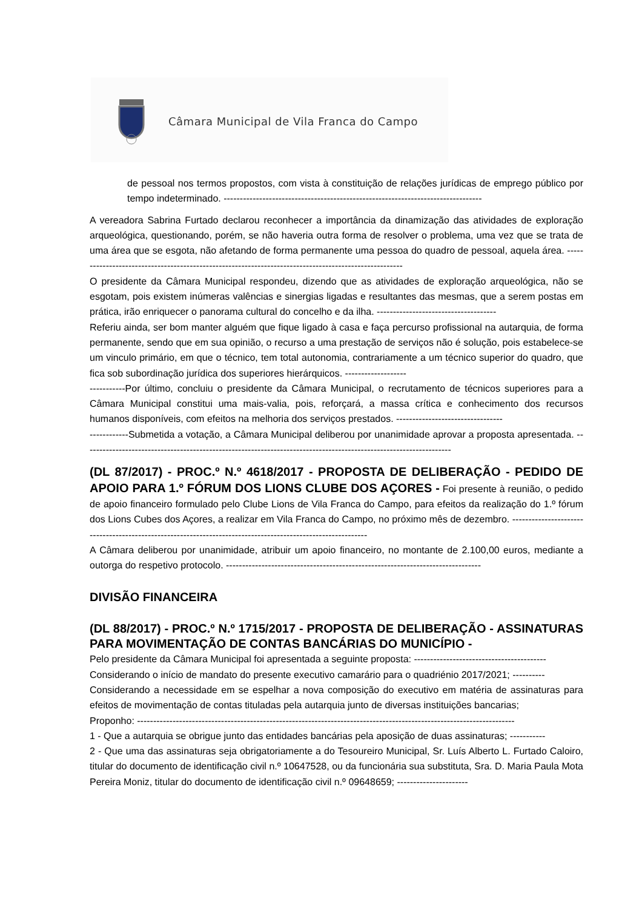Câmara Municipal de Vila Franca do Campo
de pessoal nos termos propostos, com vista à constituição de relações jurídicas de emprego público por tempo indeterminado. --------------------------------------------------------------------------------
A vereadora Sabrina Furtado declarou reconhecer a importância da dinamização das atividades de exploração arqueológica, questionando, porém, se não haveria outra forma de resolver o problema, uma vez que se trata de uma área que se esgota, não afetando de forma permanente uma pessoa do quadro de pessoal, aquela área. ------------------------------------------------------------------------------------------------------
O presidente da Câmara Municipal respondeu, dizendo que as atividades de exploração arqueológica, não se esgotam, pois existem inúmeras valências e sinergias ligadas e resultantes das mesmas, que a serem postas em prática, irão enriquecer o panorama cultural do concelho e da ilha. -------------------------------------
Referiu ainda, ser bom manter alguém que fique ligado à casa e faça percurso profissional na autarquia, de forma permanente, sendo que em sua opinião, o recurso a uma prestação de serviços não é solução, pois estabelece-se um vinculo primário, em que o técnico, tem total autonomia, contrariamente a um técnico superior do quadro, que fica sob subordinação jurídica dos superiores hierárquicos. -------------------
-----------Por último, concluiu o presidente da Câmara Municipal, o recrutamento de técnicos superiores para a Câmara Municipal constitui uma mais-valia, pois, reforçará, a massa crítica e conhecimento dos recursos humanos disponíveis, com efeitos na melhoria dos serviços prestados. ---------------------------------
------------Submetida a votação, a Câmara Municipal deliberou por unanimidade aprovar a proposta apresentada. ------------------------------------------------------------------------------------------------------------------
(DL 87/2017) - PROC.º N.º 4618/2017 - PROPOSTA DE DELIBERAÇÃO - PEDIDO DE APOIO PARA 1.º FÓRUM DOS LIONS CLUBE DOS AÇORES - Foi presente à reunião, o pedido de apoio financeiro formulado pelo Clube Lions de Vila Franca do Campo, para efeitos da realização do 1.º fórum dos Lions Cubes dos Açores, a realizar em Vila Franca do Campo, no próximo mês de dezembro. ------------------------------------------------------------------------------------------------------------
A Câmara deliberou por unanimidade, atribuir um apoio financeiro, no montante de 2.100,00 euros, mediante a outorga do respetivo protocolo. -------------------------------------------------------------------------------
DIVISÃO FINANCEIRA
(DL 88/2017) - PROC.º N.º 1715/2017 - PROPOSTA DE DELIBERAÇÃO - ASSINATURAS PARA MOVIMENTAÇÃO DE CONTAS BANCÁRIAS DO MUNICÍPIO -
Pelo presidente da Câmara Municipal foi apresentada a seguinte proposta: -----------------------------------------
Considerando o início de mandato do presente executivo camarário para o quadriénio 2017/2021; ----------
Considerando a necessidade em se espelhar a nova composição do executivo em matéria de assinaturas para efeitos de movimentação de contas tituladas pela autarquia junto de diversas instituições bancarias;
Proponho: ---------------------------------------------------------------------------------------------------------------------
1 - Que a autarquia se obrigue junto das entidades bancárias pela aposição de duas assinaturas; -----------
2 - Que uma das assinaturas seja obrigatoriamente a do Tesoureiro Municipal, Sr. Luís Alberto L. Furtado Caloiro, titular do documento de identificação civil n.º 10647528, ou da funcionária sua substituta, Sra. D. Maria Paula Mota Pereira Moniz, titular do documento de identificação civil n.º 09648659; ----------------------